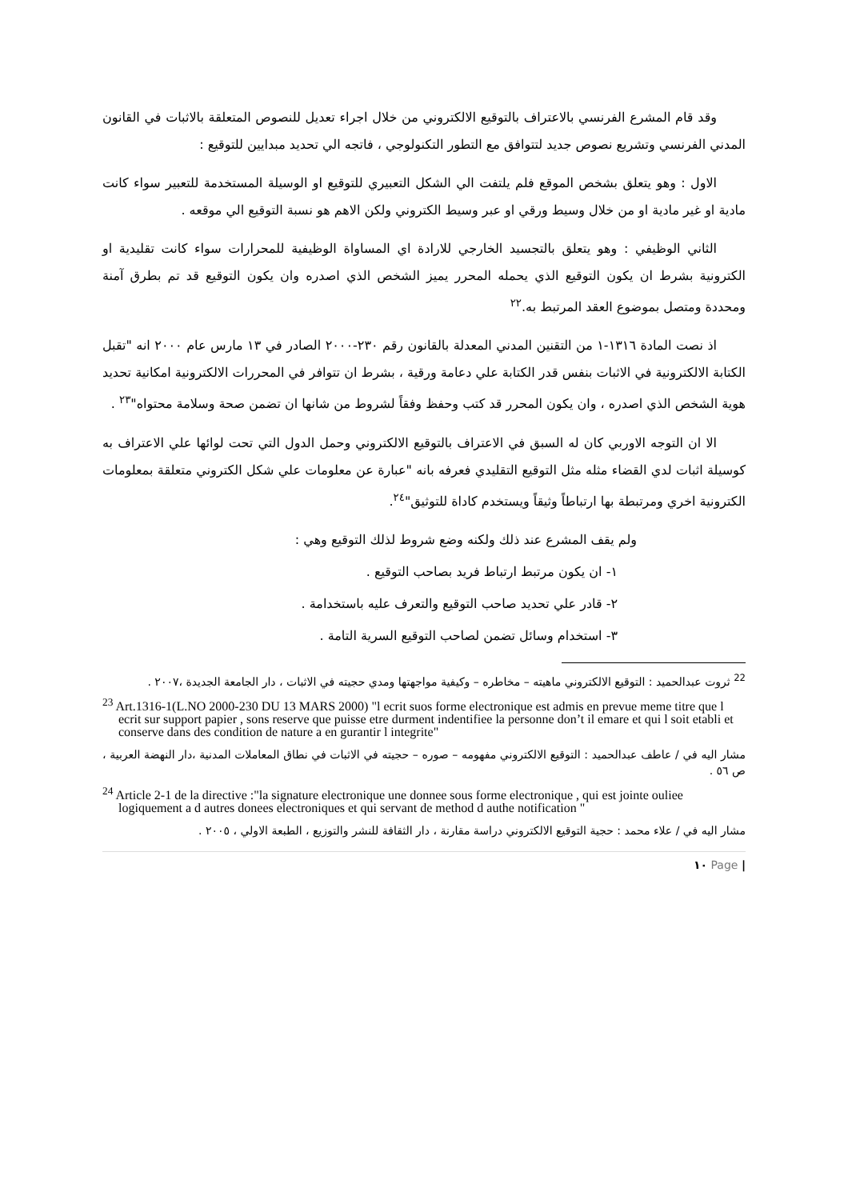وقد قام المشرع الفرنسي بالاعتراف بالتوقيع الالكتروني من خلال اجراء تعديل للنصوص المتعلقة بالاثبات في القانون المدني الفرنسي وتشريع نصوص جديد لتتوافق مع التطور التكنولوجي ، فاتجه الي تحديد مبدايين للتوقيع :
الاول : وهو يتعلق بشخص الموقع فلم يلتفت الي الشكل التعبيري للتوقيع او الوسيلة المستخدمة للتعبير سواء كانت مادية او غير مادية او من خلال وسيط ورقي او عبر وسيط الكتروني ولكن الاهم هو نسبة التوقيع الي موقعه .
الثاني الوظيفي : وهو يتعلق بالتجسيد الخارجي للارادة اي المساواة الوظيفية للمحرارات سواء كانت تقليدية او الكترونية بشرط ان يكون التوقيع الذي يحمله المحرر يميز الشخص الذي اصدره وان يكون التوقيع قد تم بطرق آمنة ومحددة ومتصل بموضوع العقد المرتبط به.<sup>٢٢</sup>
اذ نصت المادة ١٣١٦-١ من التقنين المدني المعدلة بالقانون رقم ٢٣٠-٢٠٠٠ الصادر في ١٣ مارس عام ٢٠٠٠ انه "تقبل الكتابة الالكترونية في الاثبات بنفس قدر الكتابة علي دعامة ورقية ، بشرط ان تتوافر في المحررات الالكترونية امكانية تحديد هوية الشخص الذي اصدره ، وان يكون المحرر قد كتب وحفظ وفقاً لشروط من شانها ان تضمن صحة وسلامة محتواه"<sup>٢٣</sup> .
الا ان التوجه الاوربي كان له السبق في الاعتراف بالتوقيع الالكتروني وحمل الدول التي تحت لوائها علي الاعتراف به كوسيلة اثبات لدي القضاء مثله مثل التوقيع التقليدي فعرفه بانه "عبارة عن معلومات علي شكل الكتروني متعلقة بمعلومات الكترونية اخري ومرتبطة بها ارتباطاً وثيقاً ويستخدم كاداة للتوثيق"<sup>٢٤</sup>.
ولم يقف المشرع عند ذلك ولكنه وضع شروط لذلك التوقيع وهي :
١- ان يكون مرتبط ارتباط فريد بصاحب التوقيع .
٢- قادر علي تحديد صاحب التوقيع والتعرف عليه باستخدامة .
٣- استخدام وسائل تضمن لصاحب التوقيع السرية التامة .
<sup>22</sup> ثروت عبدالحميد : التوقيع الالكتروني ماهيته – مخاطره – وكيفية مواجهتها ومدي حجيته في الاثبات ، دار الجامعة الجديدة ،٢٠٠٧ .
<sup>23</sup> Art.1316-1(L.NO 2000-230 DU 13 MARS 2000) "l ecrit suos forme electronique est admis en prevue meme titre que l ecrit sur support papier , sons reserve que puisse etre durment indentifiee la personne don’t il emare et qui l soit etabli et conserve dans des condition de nature a en gurantir l integrite"
مشار اليه في / عاطف عبدالحميد : التوقيع الالكتروني مفهومه – صوره – حجيته في الاثبات في نطاق المعاملات المدنية ،دار النهضة العربية ، ص ٥٦ .
<sup>24</sup> Article 2-1 de la directive :"la signature electronique une donnee sous forme electronique , qui est jointe ouliee logiquement a d autres donees electroniques et qui servant de method d authe notification "
مشار اليه في / علاء محمد : حجية التوقيع الالكتروني دراسة مقارنة ، دار الثقافة للنشر والتوزيع ، الطبعة الاولي ، ٢٠٠٥ .
| Page ١٠